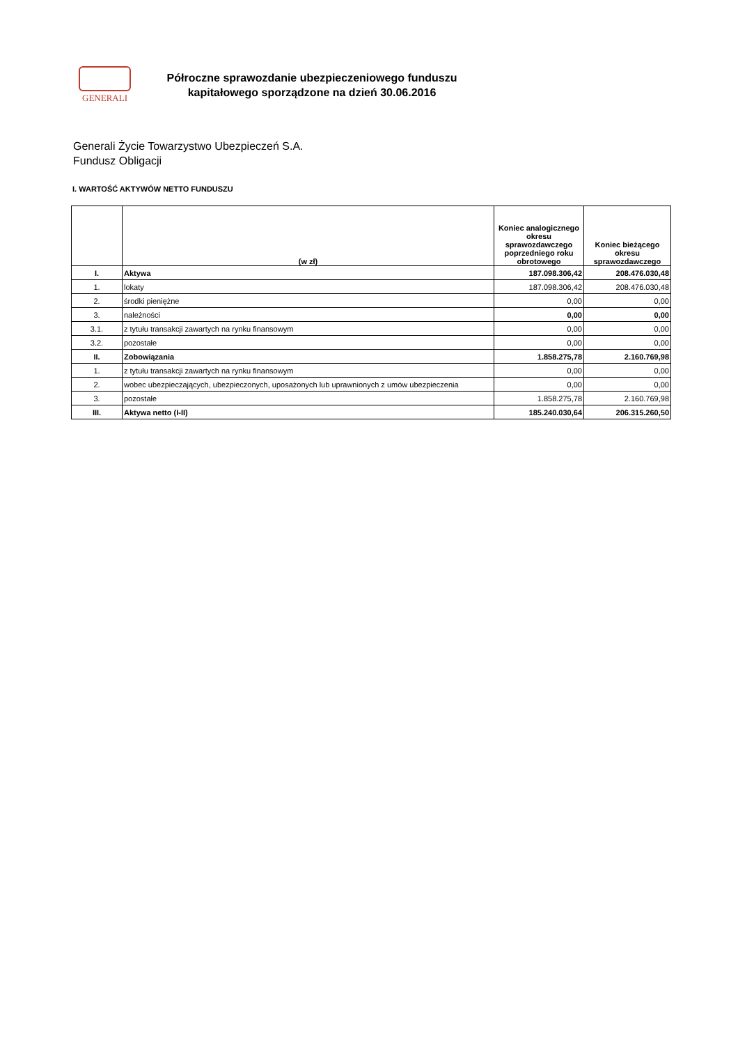GENERALI
Półroczne sprawozdanie ubezpieczeniowego funduszu kapitałowego sporządzone na dzień 30.06.2016
Generali Życie Towarzystwo Ubezpieczeń S.A.
Fundusz Obligacji
I. WARTOŚĆ AKTYWÓW NETTO FUNDUSZU
| | (w zł) | Koniec analogicznego okresu sprawozdawczego poprzedniego roku obrotowego | Koniec bieżącego okresu sprawozdawczego |
| --- | --- | --- | --- |
| I. | Aktywa | 187.098.306,42 | 208.476.030,48 |
| 1. | lokaty | 187.098.306,42 | 208.476.030,48 |
| 2. | środki pieniężne | 0,00 | 0,00 |
| 3. | należności | 0,00 | 0,00 |
| 3.1. | z tytułu transakcji zawartych na rynku finansowym | 0,00 | 0,00 |
| 3.2. | pozostałe | 0,00 | 0,00 |
| II. | Zobowiązania | 1.858.275,78 | 2.160.769,98 |
| 1. | z tytułu transakcji zawartych na rynku finansowym | 0,00 | 0,00 |
| 2. | wobec ubezpieczających, ubezpieczonych, uposażonych lub uprawnionych z umów ubezpieczenia | 0,00 | 0,00 |
| 3. | pozostałe | 1.858.275,78 | 2.160.769,98 |
| III. | Aktywa netto (I-II) | 185.240.030,64 | 206.315.260,50 |